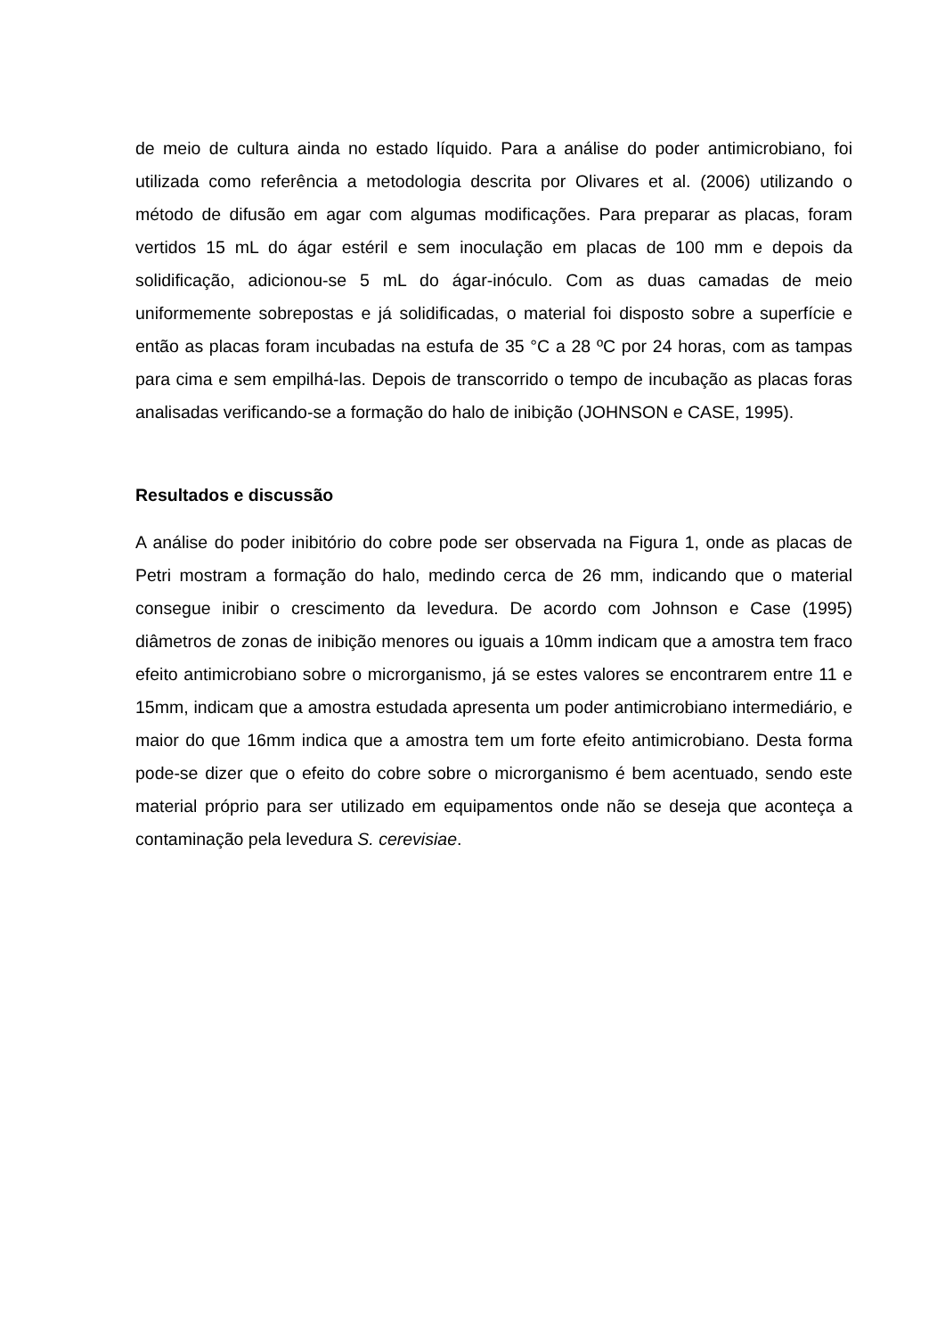de meio de cultura ainda no estado líquido. Para a análise do poder antimicrobiano, foi utilizada como referência a metodologia descrita por Olivares et al. (2006) utilizando o método de difusão em agar com algumas modificações. Para preparar as placas, foram vertidos 15 mL do ágar estéril e sem inoculação em placas de 100 mm e depois da solidificação, adicionou-se 5 mL do ágar-inóculo. Com as duas camadas de meio uniformemente sobrepostas e já solidificadas, o material foi disposto sobre a superfície e então as placas foram incubadas na estufa de 35 °C a 28 ºC por 24 horas, com as tampas para cima e sem empilhá-las. Depois de transcorrido o tempo de incubação as placas foras analisadas verificando-se a formação do halo de inibição (JOHNSON e CASE, 1995).
Resultados e discussão
A análise do poder inibitório do cobre pode ser observada na Figura 1, onde as placas de Petri mostram a formação do halo, medindo cerca de 26 mm, indicando que o material consegue inibir o crescimento da levedura. De acordo com Johnson e Case (1995) diâmetros de zonas de inibição menores ou iguais a 10mm indicam que a amostra tem fraco efeito antimicrobiano sobre o microrganismo, já se estes valores se encontrarem entre 11 e 15mm, indicam que a amostra estudada apresenta um poder antimicrobiano intermediário, e maior do que 16mm indica que a amostra tem um forte efeito antimicrobiano. Desta forma pode-se dizer que o efeito do cobre sobre o microrganismo é bem acentuado, sendo este material próprio para ser utilizado em equipamentos onde não se deseja que aconteça a contaminação pela levedura S. cerevisiae.